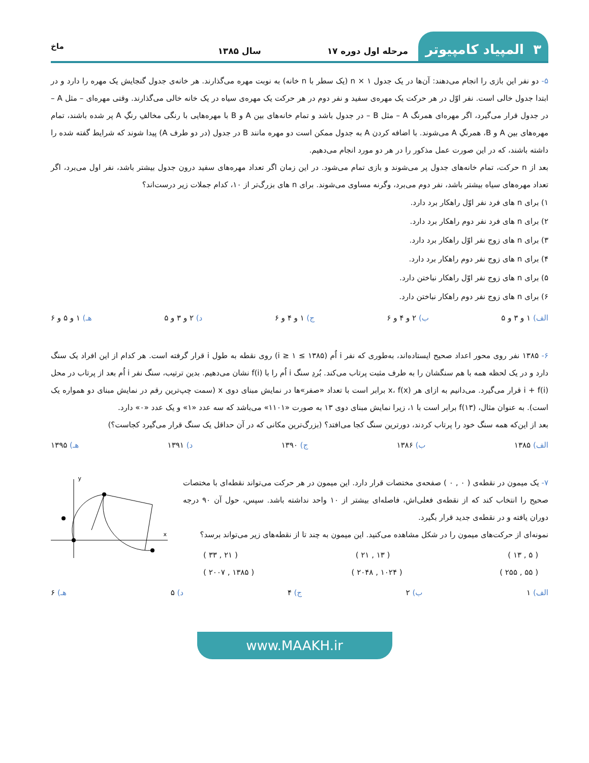۳ المپیاد کامپیوتر
مرحله اول دوره ۱۷
سال ۱۳۸۵
ماخ
۵- دو نفر این بازی را انجام می‌دهند: آن‌ها در یک جدول ۱ × n (یک سطر با n خانه) به نوبت مهره می‌گذارند. هر خانه‌ی جدول گنجایش یک مهره را دارد و در ابتدا جدول خالی است. نفر اوّل در هر حرکت یک مهره‌ی سفید و نفر دوم در هر حرکت یک مهره‌ی سیاه در یک خانه خالی می‌گذارند. وقتی مهره‌ای – مثل A – در جدول قرار می‌گیرد، اگر مهره‌ای همرنگ A – مثل B – در جدول باشد و تمام خانه‌های بین A و B با مهره‌هایی با رنگی مخالفِ رنگِ A پر شده باشند، تمام مهره‌های بین A و B، همرنگِ A می‌شوند. با اضافه کردن A به جدول ممکن است دو مهره مانند B در جدول (در دو طرف A) پیدا شوند که شرایط گفته شده را داشته باشند، که در این صورت عمل مذکور را در هر دو مورد انجام می‌دهیم.
بعد از n حرکت، تمام خانه‌های جدول پر می‌شوند و بازی تمام می‌شود. در این زمان اگر تعداد مهره‌های سفید درون جدول بیشتر باشد، نفر اول می‌برد، اگر تعداد مهره‌های سیاه بیشتر باشد، نفر دوم می‌برد، وگرنه مساوی می‌شوند. برای n های بزرگ‌تر از ۱۰، کدام جملات زیر درست‌اند؟
۱) برای n های فرد نفر اوّل راهکار برد دارد.
۲) برای n های فرد نفر دوم راهکار برد دارد.
۳) برای n های زوج نفر اوّل راهکار برد دارد.
۴) برای n های زوج نفر دوم راهکار برد دارد.
۵) برای n های زوج نفر اوّل راهکار نباختن دارد.
۶) برای n های زوج نفر دوم راهکار نباختن دارد.
الف) ۱ و ۳ و ۵ ب) ۲ و ۴ و ۶ ج) ۱ و ۴ و ۶ د) ۲ و ۳ و ۵ هـ) ۱ و ۵ و ۶
۶- ۱۳۸۵ نفر روی محور اعداد صحیح ایستاده‌اند، به‌طوری که نفر i اُم (۱۳۸۵ ≥ i ≥ ۱) روی نقطه به طول i قرار گرفته است. هر کدام از این افراد یک سنگ دارد و در یک لحظه همه با هم سنگشان را به طرف مثبت پرتاب می‌کند. بُردِ سنگ i اُم را با f(i) نشان می‌دهیم. بدین ترتیب، سنگ نفر i اُم بعد از پرتاب در محل i + f(i) قرار می‌گیرد. می‌دانیم به ازای هر x، f(x) برابر است با تعداد «صفر»ها در نمایش مبنای دوی x (سمت چپ‌ترین رقم در نمایش مبنای دو همواره یک است). به عنوان مثال، f(۱۳) برابر است با ۱، زیرا نمایش مبنای دوی ۱۳ به صورت «۱۱۰۱» می‌باشد که سه عدد «۱» و یک عدد «۰» دارد.
بعد از این‌که همه سنگ خود را پرتاب کردند، دورترین سنگ کجا می‌افتد؟ (بزرگ‌ترین مکانی که در آن حداقل یک سنگ قرار می‌گیرد کجاست؟)
الف) ۱۳۸۵ ب) ۱۳۸۶ ج) ۱۳۹۰ د) ۱۳۹۱ هـ) ۱۳۹۵
۷- یک میمون در نقطه‌ی ( ۰ , ۰ ) صفحه‌ی مختصات قرار دارد. این میمون در هر حرکت می‌تواند نقطه‌ای با مختصات صحیح را انتخاب کند که از نقطه‌ی فعلی‌اش، فاصله‌ای بیشتر از ۱۰ واحد نداشته باشد. سپس، حول آن ۹۰ درجه دوران یافته و در نقطه‌ی جدید قرار بگیرد.
نمونه‌ای از حرکت‌های میمون را در شکل مشاهده می‌کنید. این میمون به چند تا از نقطه‌های زیر می‌تواند برسد؟
( ۵ , ۱۳ ) ( ۱۳ , ۲۱ ) ( ۲۱ , ۳۳ )
( ۵۵ , ۲۵۵ ) ( ۱۰۲۴ , ۲۰۴۸ ) ( ۱۳۸۵ , ۲۰۰۷ )
y
x
الف) ۱ ب) ۲ ج) ۴ د) ۵ هـ) ۶
www.MAAKH.ir